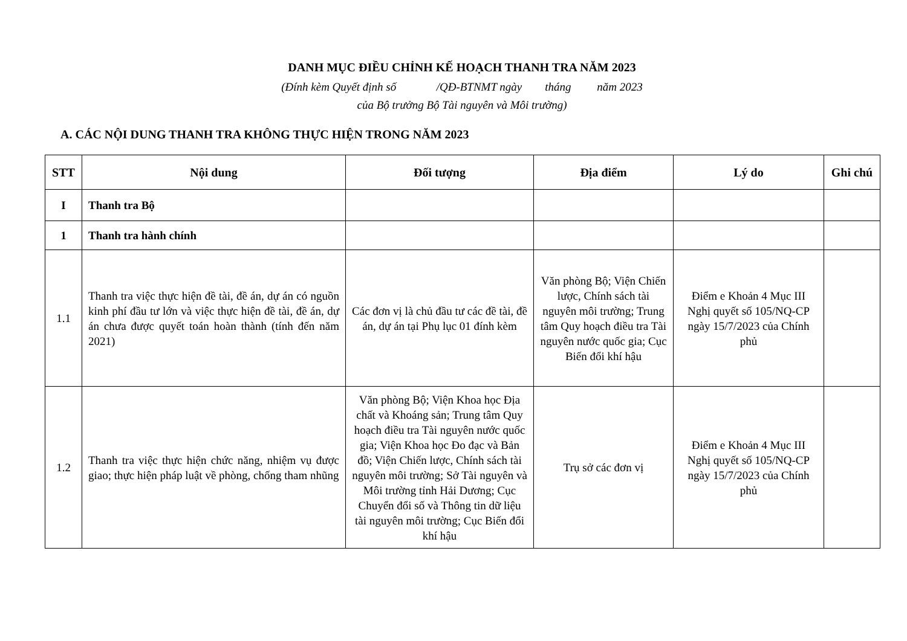DANH MỤC ĐIỀU CHỈNH KẾ HOẠCH THANH TRA NĂM 2023
(Đính kèm Quyết định số /QĐ-BTNMT ngày tháng năm 2023
của Bộ trưởng Bộ Tài nguyên và Môi trường)
A. CÁC NỘI DUNG THANH TRA KHÔNG THỰC HIỆN TRONG NĂM 2023
| STT | Nội dung | Đối tượng | Địa điểm | Lý do | Ghi chú |
| --- | --- | --- | --- | --- | --- |
| I | Thanh tra Bộ | | | | |
| 1 | Thanh tra hành chính | | | | |
| 1.1 | Thanh tra việc thực hiện đề tài, đề án, dự án có nguồn kinh phí đầu tư lớn và việc thực hiện đề tài, đề án, dự án chưa được quyết toán hoàn thành (tính đến năm 2021) | Các đơn vị là chủ đầu tư các đề tài, đề án, dự án tại Phụ lục 01 đính kèm | Văn phòng Bộ; Viện Chiến lược, Chính sách tài nguyên môi trường; Trung tâm Quy hoạch điều tra Tài nguyên nước quốc gia; Cục Biến đổi khí hậu | Điểm e Khoản 4 Mục III Nghị quyết số 105/NQ-CP ngày 15/7/2023 của Chính phủ | |
| 1.2 | Thanh tra việc thực hiện chức năng, nhiệm vụ được giao; thực hiện pháp luật về phòng, chống tham nhũng | Văn phòng Bộ; Viện Khoa học Địa chất và Khoáng sản; Trung tâm Quy hoạch điều tra Tài nguyên nước quốc gia; Viện Khoa học Đo đạc và Bản đồ; Viện Chiến lược, Chính sách tài nguyên môi trường; Sở Tài nguyên và Môi trường tỉnh Hải Dương; Cục Chuyển đổi số và Thông tin dữ liệu tài nguyên môi trường; Cục Biến đổi khí hậu | Trụ sở các đơn vị | Điểm e Khoản 4 Mục III Nghị quyết số 105/NQ-CP ngày 15/7/2023 của Chính phủ | |